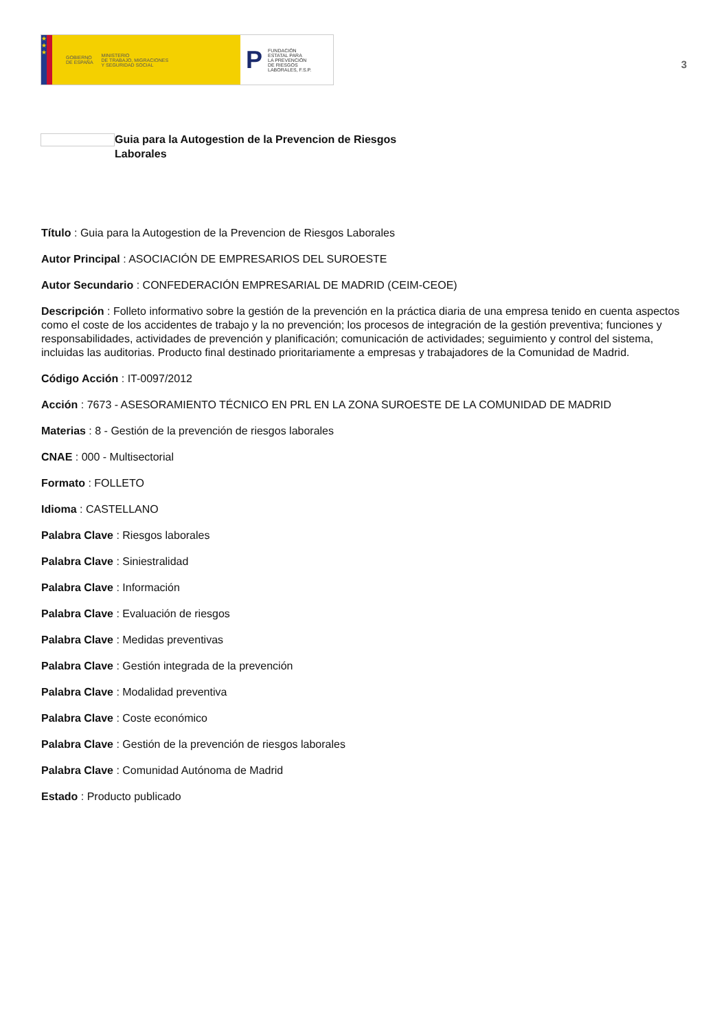★
★
★
GOBIERNO
DE ESPAÑA MINISTERIO
DE TRABAJO, MIGRACIONES
Y SEGURIDAD SOCIAL
P FUNDACIÓN
ESTATAL PARA
LA PREVENCIÓN
DE RIESGOS
LABORALES, F.S.P.
3
Guia para la Autogestion de la Prevencion de Riesgos Laborales
Título : Guia para la Autogestion de la Prevencion de Riesgos Laborales
Autor Principal : ASOCIACIÓN DE EMPRESARIOS DEL SUROESTE
Autor Secundario : CONFEDERACIÓN EMPRESARIAL DE MADRID (CEIM-CEOE)
Descripción : Folleto informativo sobre la gestión de la prevención en la práctica diaria de una empresa tenido en cuenta aspectos como el coste de los accidentes de trabajo y la no prevención; los procesos de integración de la gestión preventiva; funciones y responsabilidades, actividades de prevención y planificación; comunicación de actividades; seguimiento y control del sistema, incluidas las auditorias. Producto final destinado prioritariamente a empresas y trabajadores de la Comunidad de Madrid.
Código Acción : IT-0097/2012
Acción : 7673 - ASESORAMIENTO TÉCNICO EN PRL EN LA ZONA SUROESTE DE LA COMUNIDAD DE MADRID
Materias : 8 - Gestión de la prevención de riesgos laborales
CNAE : 000 - Multisectorial
Formato : FOLLETO
Idioma : CASTELLANO
Palabra Clave : Riesgos laborales
Palabra Clave : Siniestralidad
Palabra Clave : Información
Palabra Clave : Evaluación de riesgos
Palabra Clave : Medidas preventivas
Palabra Clave : Gestión integrada de la prevención
Palabra Clave : Modalidad preventiva
Palabra Clave : Coste económico
Palabra Clave : Gestión de la prevención de riesgos laborales
Palabra Clave : Comunidad Autónoma de Madrid
Estado : Producto publicado